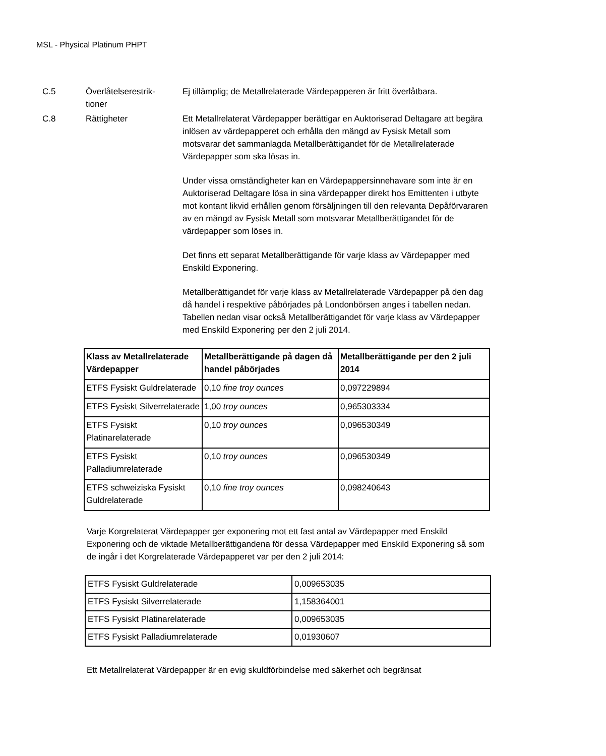MSL - Physical Platinum PHPT
C.5 Överlåtelserestrik-
tioner
Ej tillämplig; de Metallrelaterade Värdepapperen är fritt överlåtbara.
C.8 Rättigheter Ett Metallrelaterat Värdepapper berättigar en Auktoriserad Deltagare att begära inlösen av värdepapperet och erhålla den mängd av Fysisk Metall som motsvarar det sammanlagda Metallberättigandet för de Metallrelaterade Värdepapper som ska lösas in.
Under vissa omständigheter kan en Värdepappersinnehavare som inte är en Auktoriserad Deltagare lösa in sina värdepapper direkt hos Emittenten i utbyte mot kontant likvid erhållen genom försäljningen till den relevanta Depåförvararen av en mängd av Fysisk Metall som motsvarar Metallberättigandet för de värdepapper som löses in.
Det finns ett separat Metallberättigande för varje klass av Värdepapper med Enskild Exponering.
Metallberättigandet för varje klass av Metallrelaterade Värdepapper på den dag då handel i respektive påbörjades på Londonbörsen anges i tabellen nedan. Tabellen nedan visar också Metallberättigandet för varje klass av Värdepapper med Enskild Exponering per den 2 juli 2014.
| Klass av Metallrelaterade Värdepapper | Metallberättigande på dagen då handel påbörjades | Metallberättigande per den 2 juli 2014 |
| --- | --- | --- |
| ETFS Fysiskt Guldrelaterade | 0,10 fine troy ounces | 0,097229894 |
| ETFS Fysiskt Silverrelaterade | 1,00 troy ounces | 0,965303334 |
| ETFS Fysiskt Platinarelaterade | 0,10 troy ounces | 0,096530349 |
| ETFS Fysiskt Palladiumrelaterade | 0,10 troy ounces | 0,096530349 |
| ETFS schweiziska Fysiskt Guldrelaterade | 0,10 fine troy ounces | 0,098240643 |
Varje Korgrelaterat Värdepapper ger exponering mot ett fast antal av Värdepapper med Enskild Exponering och de viktade Metallberättigandena för dessa Värdepapper med Enskild Exponering så som de ingår i det Korgrelaterade Värdepapperet var per den 2 juli 2014:
| ETFS Fysiskt Guldrelaterade | 0,009653035 |
| ETFS Fysiskt Silverrelaterade | 1,158364001 |
| ETFS Fysiskt Platinarelaterade | 0,009653035 |
| ETFS Fysiskt Palladiumrelaterade | 0,01930607 |
Ett Metallrelaterat Värdepapper är en evig skuldförbindelse med säkerhet och begränsat